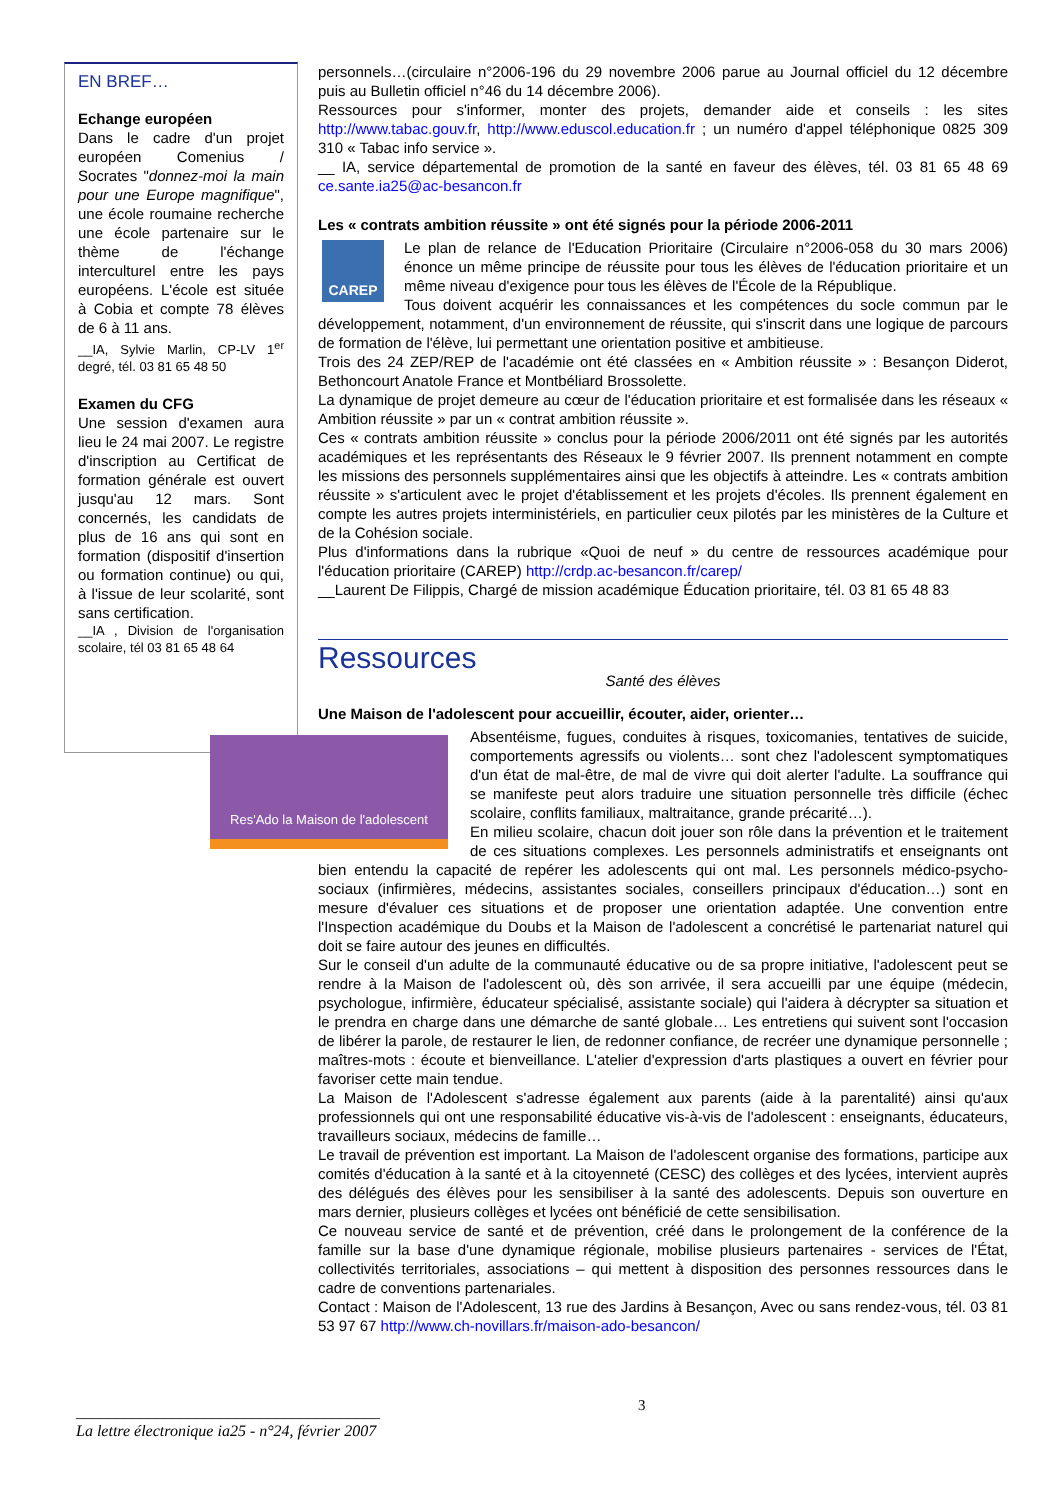EN BREF…
Echange européen
Dans le cadre d'un projet européen Comenius / Socrates "donnez-moi la main pour une Europe magnifique", une école roumaine recherche une école partenaire sur le thème de l'échange interculturel entre les pays européens. L'école est située à Cobia et compte 78 élèves de 6 à 11 ans.
__IA, Sylvie Marlin, CP-LV 1<sup>er</sup> degré, tél. 03 81 65 48 50
Examen du CFG
Une session d'examen aura lieu le 24 mai 2007. Le registre d'inscription au Certificat de formation générale est ouvert jusqu'au 12 mars. Sont concernés, les candidats de plus de 16 ans qui sont en formation (dispositif d'insertion ou formation continue) ou qui, à l'issue de leur scolarité, sont sans certification.
__IA , Division de l'organisation scolaire, tél 03 81 65 48 64
personnels…(circulaire n°2006-196 du 29 novembre 2006 parue au Journal officiel du 12 décembre puis au Bulletin officiel n°46 du 14 décembre 2006).
Ressources pour s'informer, monter des projets, demander aide et conseils : les sites http://www.tabac.gouv.fr, http://www.eduscol.education.fr ; un numéro d'appel téléphonique 0825 309 310 « Tabac info service ».
__ IA, service départemental de promotion de la santé en faveur des élèves, tél. 03 81 65 48 69 ce.sante.ia25@ac-besancon.fr
Les « contrats ambition réussite » ont été signés pour la période 2006-2011
CAREP
Le plan de relance de l'Education Prioritaire (Circulaire n°2006-058 du 30 mars 2006) énonce un même principe de réussite pour tous les élèves de l'éducation prioritaire et un même niveau d'exigence pour tous les élèves de l'École de la République.
Tous doivent acquérir les connaissances et les compétences du socle commun par le développement, notamment, d'un environnement de réussite, qui s'inscrit dans une logique de parcours de formation de l'élève, lui permettant une orientation positive et ambitieuse.
Trois des 24 ZEP/REP de l'académie ont été classées en « Ambition réussite » : Besançon Diderot, Bethoncourt Anatole France et Montbéliard Brossolette.
La dynamique de projet demeure au cœur de l'éducation prioritaire et est formalisée dans les réseaux « Ambition réussite » par un « contrat ambition réussite ».
Ces « contrats ambition réussite » conclus pour la période 2006/2011 ont été signés par les autorités académiques et les représentants des Réseaux le 9 février 2007. Ils prennent notamment en compte les missions des personnels supplémentaires ainsi que les objectifs à atteindre. Les « contrats ambition réussite » s'articulent avec le projet d'établissement et les projets d'écoles. Ils prennent également en compte les autres projets interministériels, en particulier ceux pilotés par les ministères de la Culture et de la Cohésion sociale.
Plus d'informations dans la rubrique «Quoi de neuf » du centre de ressources académique pour l'éducation prioritaire (CAREP) http://crdp.ac-besancon.fr/carep/
__Laurent De Filippis, Chargé de mission académique Éducation prioritaire, tél. 03 81 65 48 83
Ressources
Santé des élèves
Une Maison de l'adolescent pour accueillir, écouter, aider, orienter…
Res'Ado la Maison de l'adolescent
Absentéisme, fugues, conduites à risques, toxicomanies, tentatives de suicide, comportements agressifs ou violents… sont chez l'adolescent symptomatiques d'un état de mal-être, de mal de vivre qui doit alerter l'adulte. La souffrance qui se manifeste peut alors traduire une situation personnelle très difficile (échec scolaire, conflits familiaux, maltraitance, grande précarité…).
En milieu scolaire, chacun doit jouer son rôle dans la prévention et le traitement de ces situations complexes. Les personnels administratifs et enseignants ont bien entendu la capacité de repérer les adolescents qui ont mal. Les personnels médico-psycho-sociaux (infirmières, médecins, assistantes sociales, conseillers principaux d'éducation…) sont en mesure d'évaluer ces situations et de proposer une orientation adaptée. Une convention entre l'Inspection académique du Doubs et la Maison de l'adolescent a concrétisé le partenariat naturel qui doit se faire autour des jeunes en difficultés.
Sur le conseil d'un adulte de la communauté éducative ou de sa propre initiative, l'adolescent peut se rendre à la Maison de l'adolescent où, dès son arrivée, il sera accueilli par une équipe (médecin, psychologue, infirmière, éducateur spécialisé, assistante sociale) qui l'aidera à décrypter sa situation et le prendra en charge dans une démarche de santé globale… Les entretiens qui suivent sont l'occasion de libérer la parole, de restaurer le lien, de redonner confiance, de recréer une dynamique personnelle ; maîtres-mots : écoute et bienveillance. L'atelier d'expression d'arts plastiques a ouvert en février pour favoriser cette main tendue.
La Maison de l'Adolescent s'adresse également aux parents (aide à la parentalité) ainsi qu'aux professionnels qui ont une responsabilité éducative vis-à-vis de l'adolescent : enseignants, éducateurs, travailleurs sociaux, médecins de famille…
Le travail de prévention est important. La Maison de l'adolescent organise des formations, participe aux comités d'éducation à la santé et à la citoyenneté (CESC) des collèges et des lycées, intervient auprès des délégués des élèves pour les sensibiliser à la santé des adolescents. Depuis son ouverture en mars dernier, plusieurs collèges et lycées ont bénéficié de cette sensibilisation.
Ce nouveau service de santé et de prévention, créé dans le prolongement de la conférence de la famille sur la base d'une dynamique régionale, mobilise plusieurs partenaires - services de l'État, collectivités territoriales, associations – qui mettent à disposition des personnes ressources dans le cadre de conventions partenariales.
Contact : Maison de l'Adolescent, 13 rue des Jardins à Besançon, Avec ou sans rendez-vous, tél. 03 81 53 97 67 http://www.ch-novillars.fr/maison-ado-besancon/
3
______________________________________
La lettre électronique ia25 - n°24, février 2007